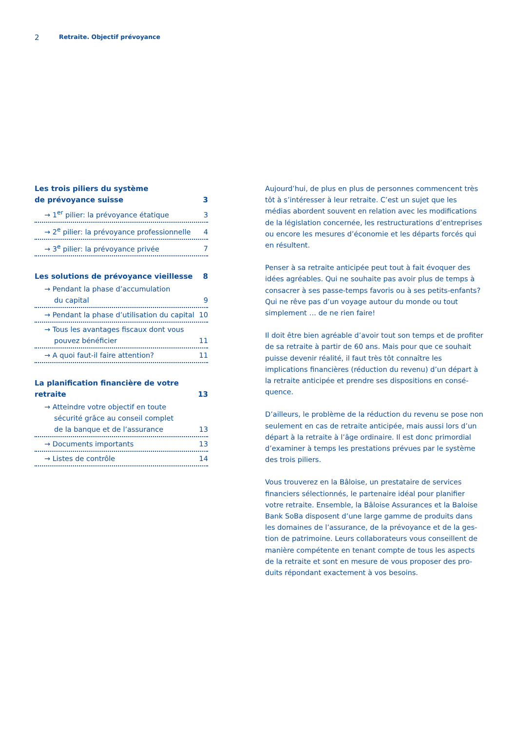2 Retraite. Objectif prévoyance
Les trois piliers du système
de prévoyance suisse 3
→ 1<sup>er</sup> pilier: la prévoyance étatique 3
→ 2<sup>e</sup> pilier: la prévoyance professionnelle 4
→ 3<sup>e</sup> pilier: la prévoyance privée 7
Les solutions de prévoyance vieillesse 8
→ Pendant la phase d’accumulation
du capital 9
→ Pendant la phase d’utilisation du capital 10
→ Tous les avantages fiscaux dont vous
pouvez bénéficier 11
→ A quoi faut-il faire attention? 11
La planification financière de votre retraite 13
→ Atteindre votre objectif en toute
sécurité grâce au conseil complet
de la banque et de l’assurance 13
→ Documents importants 13
→ Listes de contrôle 14
Aujourd’hui, de plus en plus de personnes commencent très tôt à s’intéresser à leur retraite. C’est un sujet que les médias abordent souvent en relation avec les modifications de la législation concernée, les restructurations d’entre­prises ou encore les mesures d’économie et les départs for­cés qui en résultent.
Penser à sa retraite anticipée peut tout à fait évoquer des idées agréables. Qui ne souhaite pas avoir plus de temps à consacrer à ses passe-temps favoris ou à ses petits-enfants? Qui ne rêve pas d’un voyage autour du monde ou tout simplement … de ne rien faire!
Il doit être bien agréable d’avoir tout son temps et de profi­ter de sa retraite à partir de 60 ans. Mais pour que ce souhait puisse devenir réalité, il faut très tôt connaître les implications financières (réduction du revenu) d’un départ à la retraite anticipée et prendre ses dispositions en consé­quence.
D’ailleurs, le problème de la réduction du revenu se pose non seulement en cas de retraite anticipée, mais aussi lors d’un départ à la retraite à l’âge ordinaire. Il est donc primor­dial d’examiner à temps les prestations prévues par le sys­tème des trois piliers.
Vous trouverez en la Bâloise, un prestataire de services financiers sélectionnés, le partenaire idéal pour planifier votre retraite. Ensemble, la Bâloise Assurances et la Baloise Bank SoBa disposent d’une large gamme de produits dans les domaines de l’assurance, de la prévoyance et de la ges­tion de patrimoine. Leurs collaborateurs vous conseillent de manière compétente en tenant compte de tous les aspects de la retraite et sont en mesure de vous proposer des pro­duits répondant exactement à vos besoins.